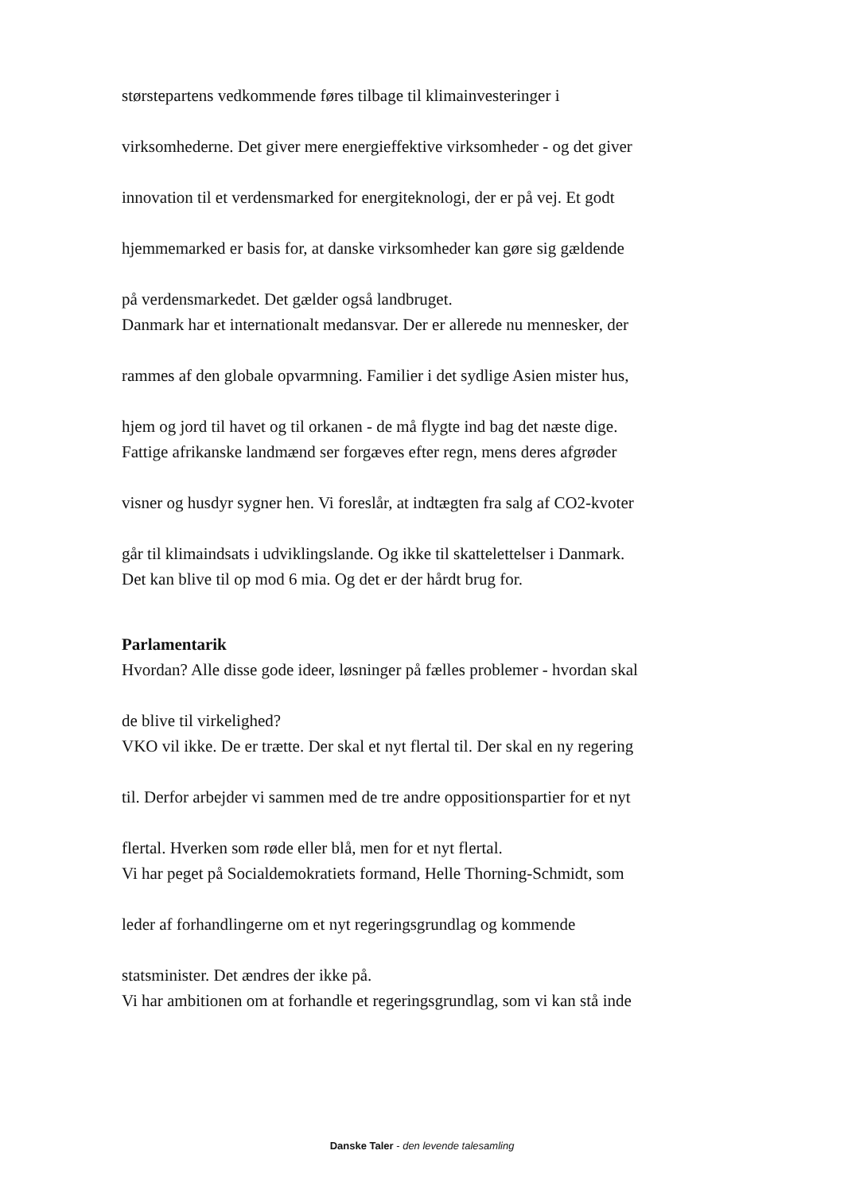størstepartens vedkommende føres tilbage til klimainvesteringer i
virksomhederne. Det giver mere energieffektive virksomheder - og det giver
innovation til et verdensmarked for energiteknologi, der er på vej. Et godt
hjemmemarked er basis for, at danske virksomheder kan gøre sig gældende
på verdensmarkedet. Det gælder også landbruget.
Danmark har et internationalt medansvar. Der er allerede nu mennesker, der
rammes af den globale opvarmning. Familier i det sydlige Asien mister hus,
hjem og jord til havet og til orkanen - de må flygte ind bag det næste dige.
Fattige afrikanske landmænd ser forgæves efter regn, mens deres afgrøder
visner og husdyr sygner hen. Vi foreslår, at indtægten fra salg af CO2-kvoter
går til klimaindsats i udviklingslande. Og ikke til skattelettelser i Danmark.
Det kan blive til op mod 6 mia. Og det er der hårdt brug for.
Parlamentarik
Hvordan? Alle disse gode ideer, løsninger på fælles problemer - hvordan skal
de blive til virkelighed?
VKO vil ikke. De er trætte. Der skal et nyt flertal til. Der skal en ny regering
til. Derfor arbejder vi sammen med de tre andre oppositionspartier for et nyt
flertal. Hverken som røde eller blå, men for et nyt flertal.
Vi har peget på Socialdemokratiets formand, Helle Thorning-Schmidt, som
leder af forhandlingerne om et nyt regeringsgrundlag og kommende
statsminister. Det ændres der ikke på.
Vi har ambitionen om at forhandle et regeringsgrundlag, som vi kan stå inde
Danske Taler - den levende talesamling